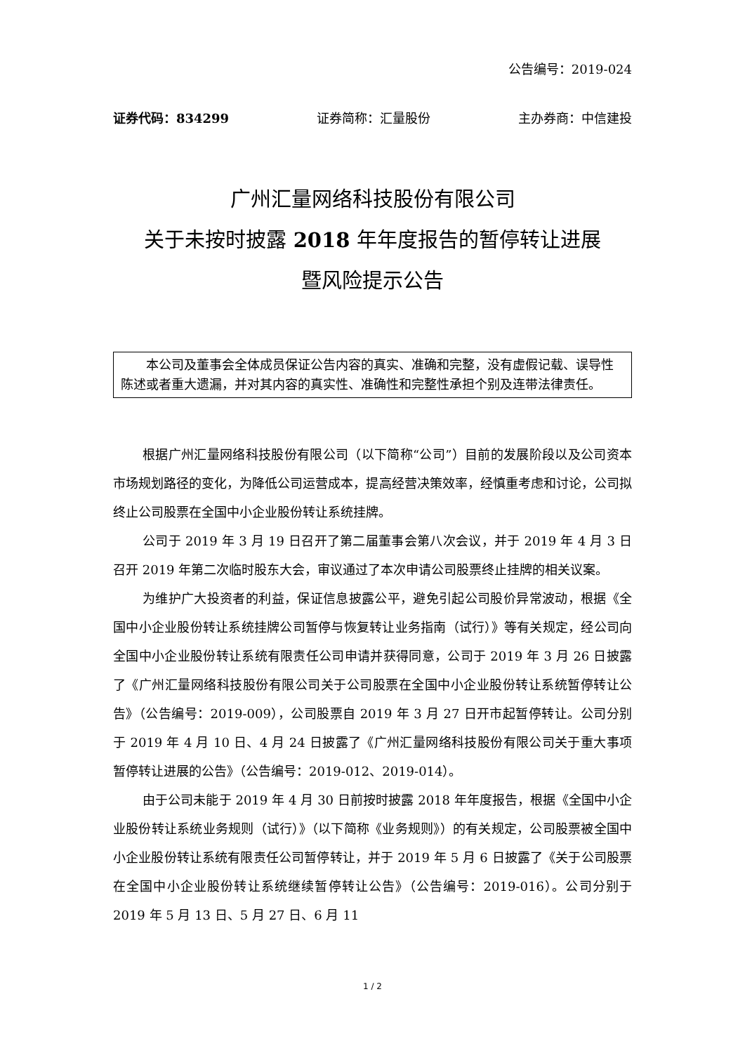公告编号：2019-024
证券代码：834299 证券简称：汇量股份 主办券商：中信建投
广州汇量网络科技股份有限公司
关于未按时披露 2018 年年度报告的暂停转让进展
暨风险提示公告
本公司及董事会全体成员保证公告内容的真实、准确和完整，没有虚假记载、误导性陈述或者重大遗漏，并对其内容的真实性、准确性和完整性承担个别及连带法律责任。
根据广州汇量网络科技股份有限公司（以下简称“公司”）目前的发展阶段以及公司资本市场规划路径的变化，为降低公司运营成本，提高经营决策效率，经慎重考虑和讨论，公司拟终止公司股票在全国中小企业股份转让系统挂牌。
公司于 2019 年 3 月 19 日召开了第二届董事会第八次会议，并于 2019 年 4 月 3 日召开 2019 年第二次临时股东大会，审议通过了本次申请公司股票终止挂牌的相关议案。
为维护广大投资者的利益，保证信息披露公平，避免引起公司股价异常波动，根据《全国中小企业股份转让系统挂牌公司暂停与恢复转让业务指南（试行）》等有关规定，经公司向全国中小企业股份转让系统有限责任公司申请并获得同意，公司于 2019 年 3 月 26 日披露了《广州汇量网络科技股份有限公司关于公司股票在全国中小企业股份转让系统暂停转让公告》（公告编号：2019-009），公司股票自 2019 年 3 月 27 日开市起暂停转让。公司分别于 2019 年 4 月 10 日、4 月 24 日披露了《广州汇量网络科技股份有限公司关于重大事项暂停转让进展的公告》（公告编号：2019-012、2019-014）。
由于公司未能于 2019 年 4 月 30 日前按时披露 2018 年年度报告，根据《全国中小企业股份转让系统业务规则（试行）》（以下简称《业务规则》）的有关规定，公司股票被全国中小企业股份转让系统有限责任公司暂停转让，并于 2019 年 5 月 6 日披露了《关于公司股票在全国中小企业股份转让系统继续暂停转让公告》（公告编号：2019-016）。公司分别于 2019 年 5 月 13 日、5 月 27 日、6 月 11
1 / 2